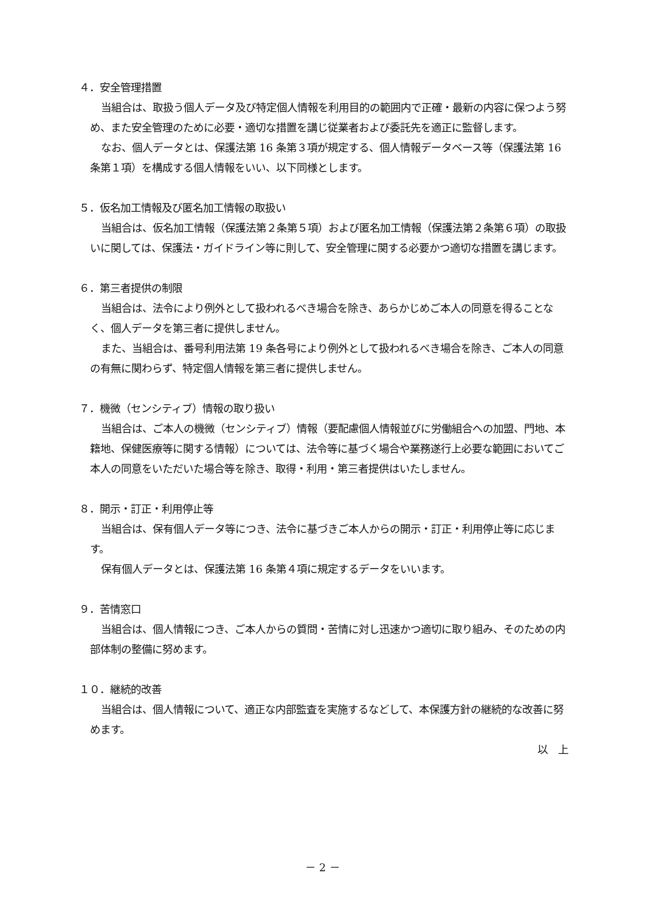４．安全管理措置
当組合は、取扱う個人データ及び特定個人情報を利用目的の範囲内で正確・最新の内容に保つよう努め、また安全管理のために必要・適切な措置を講じ従業者および委託先を適正に監督します。
なお、個人データとは、保護法第 16 条第３項が規定する、個人情報データベース等（保護法第 16 条第１項）を構成する個人情報をいい、以下同様とします。
５．仮名加工情報及び匿名加工情報の取扱い
当組合は、仮名加工情報（保護法第２条第５項）および匿名加工情報（保護法第２条第６項）の取扱いに関しては、保護法・ガイドライン等に則して、安全管理に関する必要かつ適切な措置を講じます。
６．第三者提供の制限
当組合は、法令により例外として扱われるべき場合を除き、あらかじめご本人の同意を得ることなく、個人データを第三者に提供しません。
また、当組合は、番号利用法第 19 条各号により例外として扱われるべき場合を除き、ご本人の同意の有無に関わらず、特定個人情報を第三者に提供しません。
７．機微（センシティブ）情報の取り扱い
当組合は、ご本人の機微（センシティブ）情報（要配慮個人情報並びに労働組合への加盟、門地、本籍地、保健医療等に関する情報）については、法令等に基づく場合や業務遂行上必要な範囲においてご本人の同意をいただいた場合等を除き、取得・利用・第三者提供はいたしません。
８．開示・訂正・利用停止等
当組合は、保有個人データ等につき、法令に基づきご本人からの開示・訂正・利用停止等に応じます。
保有個人データとは、保護法第 16 条第４項に規定するデータをいいます。
９．苦情窓口
当組合は、個人情報につき、ご本人からの質問・苦情に対し迅速かつ適切に取り組み、そのための内部体制の整備に努めます。
１０．継続的改善
当組合は、個人情報について、適正な内部監査を実施するなどして、本保護方針の継続的な改善に努めます。
以　上
－ 2 －